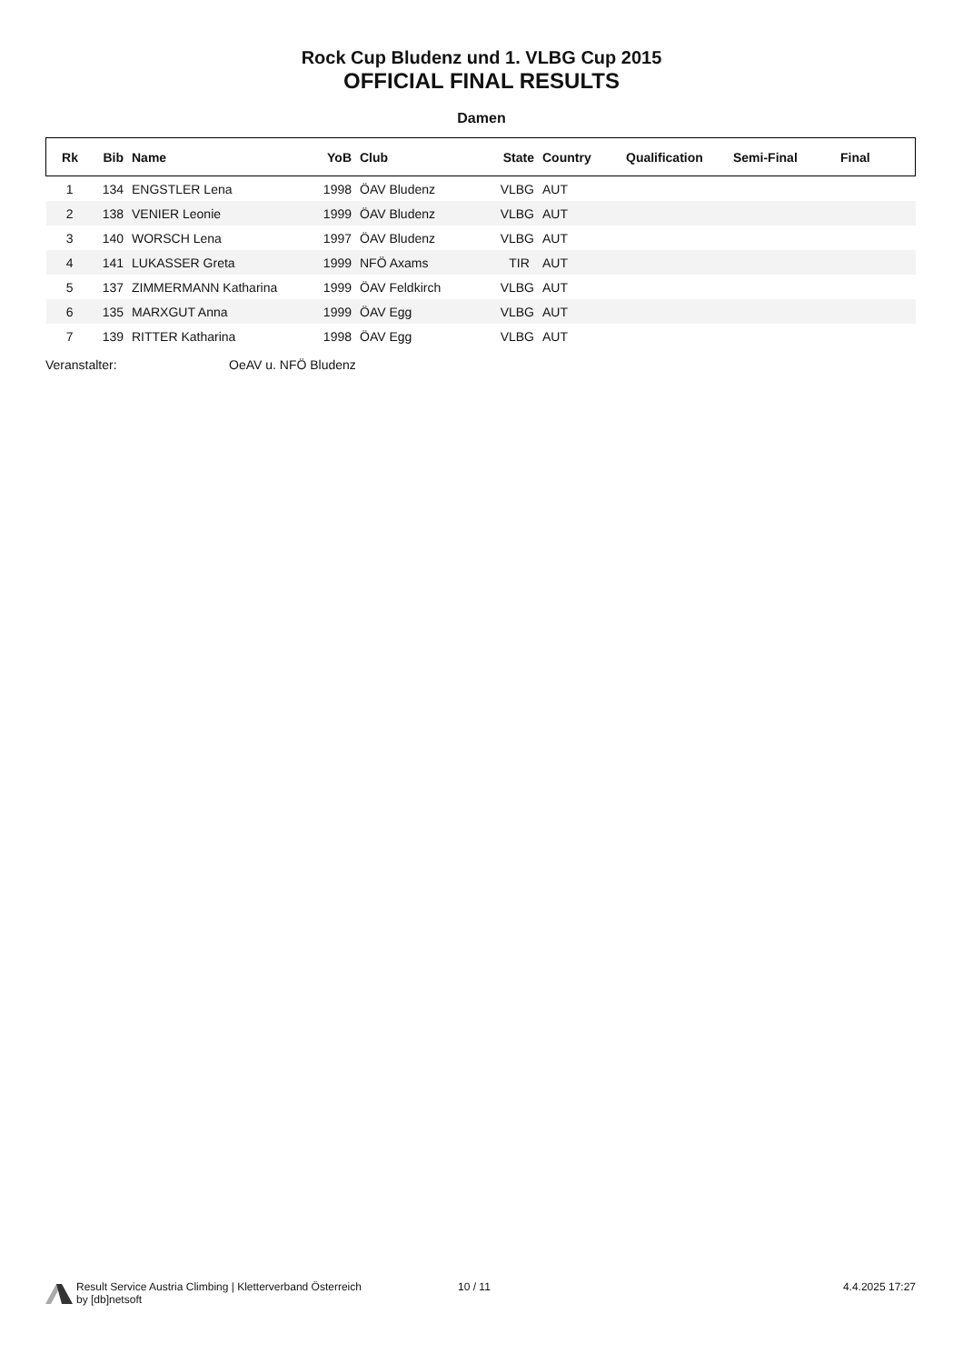Rock Cup Bludenz und 1. VLBG Cup 2015
OFFICIAL FINAL RESULTS
Damen
| Rk | Bib | Name | YoB | Club | State | Country | Qualification | Semi-Final | Final |
| --- | --- | --- | --- | --- | --- | --- | --- | --- | --- |
| 1 | 134 | ENGSTLER Lena | 1998 | ÖAV Bludenz | VLBG | AUT | | | |
| 2 | 138 | VENIER Leonie | 1999 | ÖAV Bludenz | VLBG | AUT | | | |
| 3 | 140 | WORSCH Lena | 1997 | ÖAV Bludenz | VLBG | AUT | | | |
| 4 | 141 | LUKASSER Greta | 1999 | NFÖ Axams | TIR | AUT | | | |
| 5 | 137 | ZIMMERMANN Katharina | 1999 | ÖAV Feldkirch | VLBG | AUT | | | |
| 6 | 135 | MARXGUT Anna | 1999 | ÖAV Egg | VLBG | AUT | | | |
| 7 | 139 | RITTER Katharina | 1998 | ÖAV Egg | VLBG | AUT | | | |
Veranstalter: OeAV u. NFÖ Bludenz
Result Service Austria Climbing | Kletterverband Österreich
by [db]netsoft
10 / 11 4.4.2025 17:27